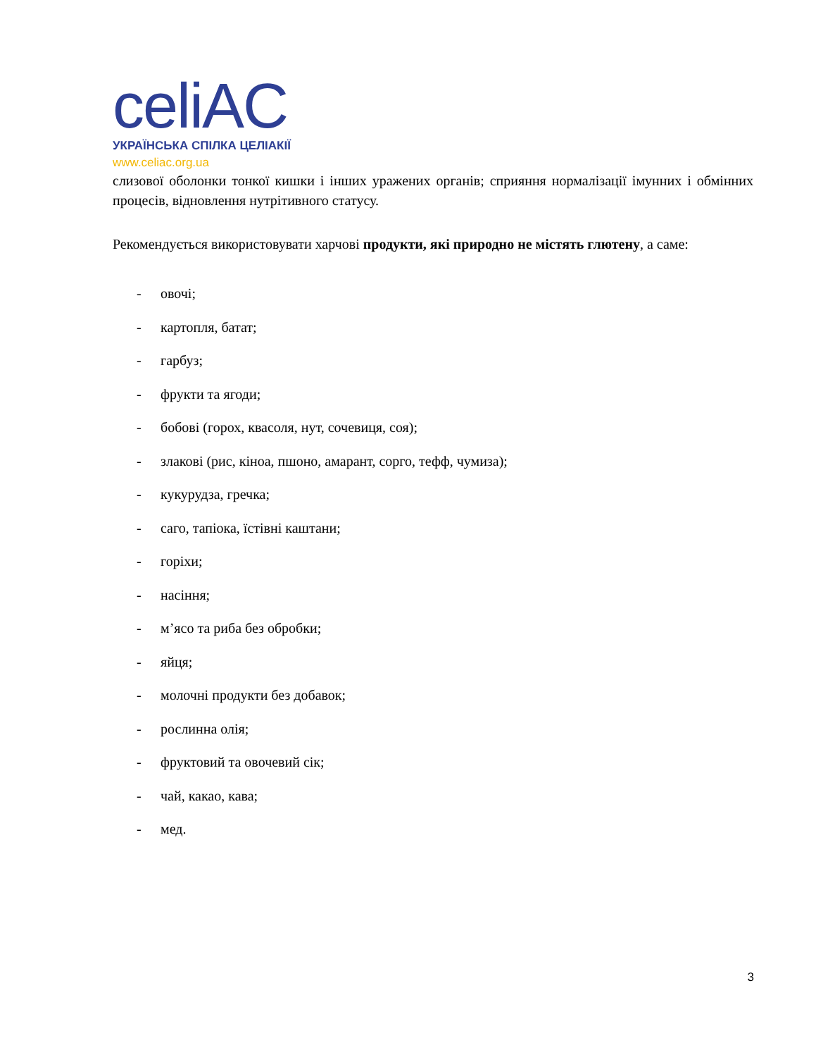celiAC
УКРАЇНСЬКА СПІЛКА ЦЕЛІАКІЇ
www.celiac.org.ua
слизової оболонки тонкої кишки і інших уражених органів; сприяння нормалізації імунних і обмінних процесів, відновлення нутрітивного статусу.
Рекомендується використовувати харчові продукти, які природно не містять глютену, а саме:
- овочі;
- картопля, батат;
- гарбуз;
- фрукти та ягоди;
- бобові (горох, квасоля, нут, сочевиця, соя);
- злакові (рис, кіноа, пшоно, амарант, сорго, тефф, чумиза);
- кукурудза, гречка;
- саго, тапіока, їстівні каштани;
- горіхи;
- насіння;
- м’ясо та риба без обробки;
- яйця;
- молочні продукти без добавок;
- рослинна олія;
- фруктовий та овочевий сік;
- чай, какао, кава;
- мед.
3